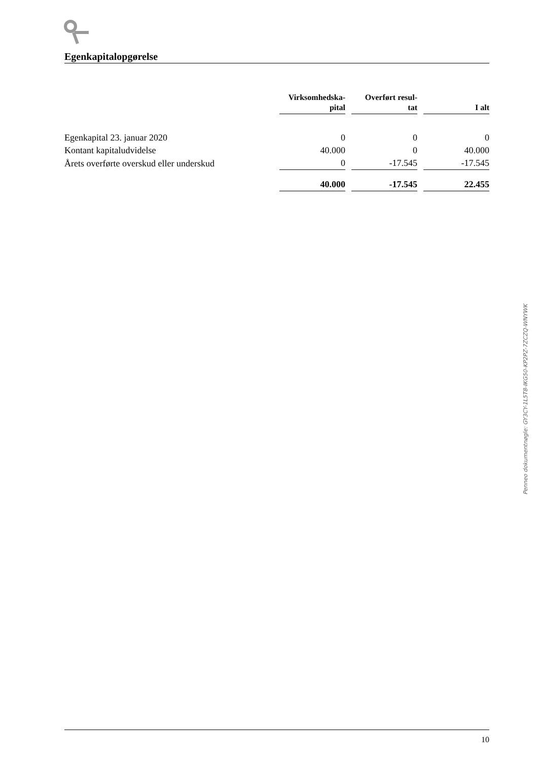Egenkapitalopgørelse
| | Virksomhedska- pital | | Overført resul- tat | | I alt |
| --- | --- | --- | --- | --- | --- |
| Egenkapital 23. januar 2020 | 0 | | 0 | | 0 |
| Kontant kapitaludvidelse | 40.000 | | 0 | | 40.000 |
| Årets overførte overskud eller underskud | 0 | | -17.545 | | -17.545 |
| | 40.000 | | -17.545 | | 22.455 |
Penneo dokumentnøgle: GY3CY-1L5T8-IKG50-KP2PZ-7ZCZQ-WNYWK
10